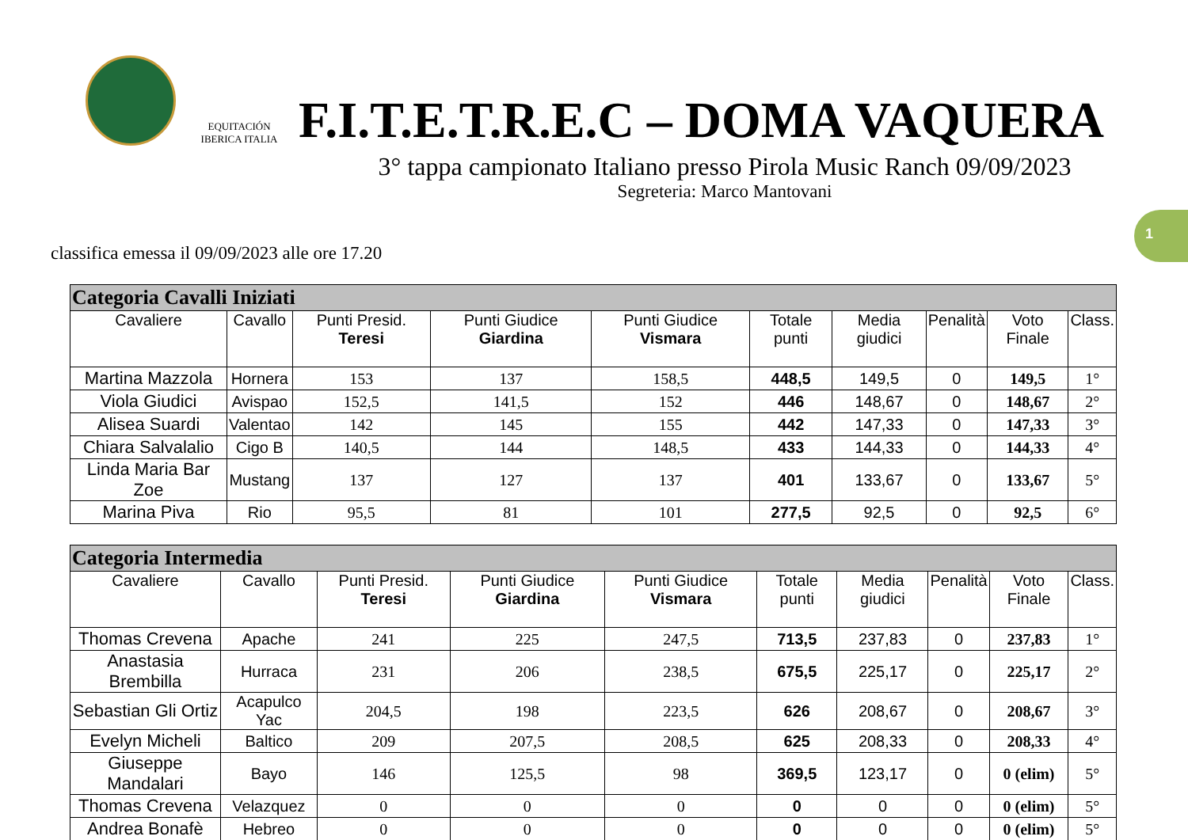EQUITACIÓN IBERICA ITALIA
F.I.T.E.T.R.E.C – DOMA VAQUERA
3° tappa campionato Italiano presso Pirola Music Ranch 09/09/2023
Segreteria: Marco Mantovani
1
classifica emessa il 09/09/2023 alle ore 17.20
| Categoria Cavalli Iniziati | | | | | | | | | |
| Cavaliere | Cavallo | Punti Presid. Teresi | Punti Giudice Giardina | Punti Giudice Vismara | Totale punti | Media giudici | Penalità | Voto Finale | Class. |
| Martina Mazzola | Hornera | 153 | 137 | 158,5 | 448,5 | 149,5 | 0 | 149,5 | 1° |
| Viola Giudici | Avispao | 152,5 | 141,5 | 152 | 446 | 148,67 | 0 | 148,67 | 2° |
| Alisea Suardi | Valentao | 142 | 145 | 155 | 442 | 147,33 | 0 | 147,33 | 3° |
| Chiara Salvalalio | Cigo B | 140,5 | 144 | 148,5 | 433 | 144,33 | 0 | 144,33 | 4° |
| Linda Maria Bar Zoe | Mustang | 137 | 127 | 137 | 401 | 133,67 | 0 | 133,67 | 5° |
| Marina Piva | Rio | 95,5 | 81 | 101 | 277,5 | 92,5 | 0 | 92,5 | 6° |
| Categoria Intermedia | | | | | | | | | |
| Cavaliere | Cavallo | Punti Presid. Teresi | Punti Giudice Giardina | Punti Giudice Vismara | Totale punti | Media giudici | Penalità | Voto Finale | Class. |
| Thomas Crevena | Apache | 241 | 225 | 247,5 | 713,5 | 237,83 | 0 | 237,83 | 1° |
| Anastasia Brembilla | Hurraca | 231 | 206 | 238,5 | 675,5 | 225,17 | 0 | 225,17 | 2° |
| Sebastian Gli Ortiz | Acapulco Yac | 204,5 | 198 | 223,5 | 626 | 208,67 | 0 | 208,67 | 3° |
| Evelyn Micheli | Baltico | 209 | 207,5 | 208,5 | 625 | 208,33 | 0 | 208,33 | 4° |
| Giuseppe Mandalari | Bayo | 146 | 125,5 | 98 | 369,5 | 123,17 | 0 | 0 (elim) | 5° |
| Thomas Crevena | Velazquez | 0 | 0 | 0 | 0 | 0 | 0 | 0 (elim) | 5° |
| Andrea Bonafè | Hebreo | 0 | 0 | 0 | 0 | 0 | 0 | 0 (elim) | 5° |